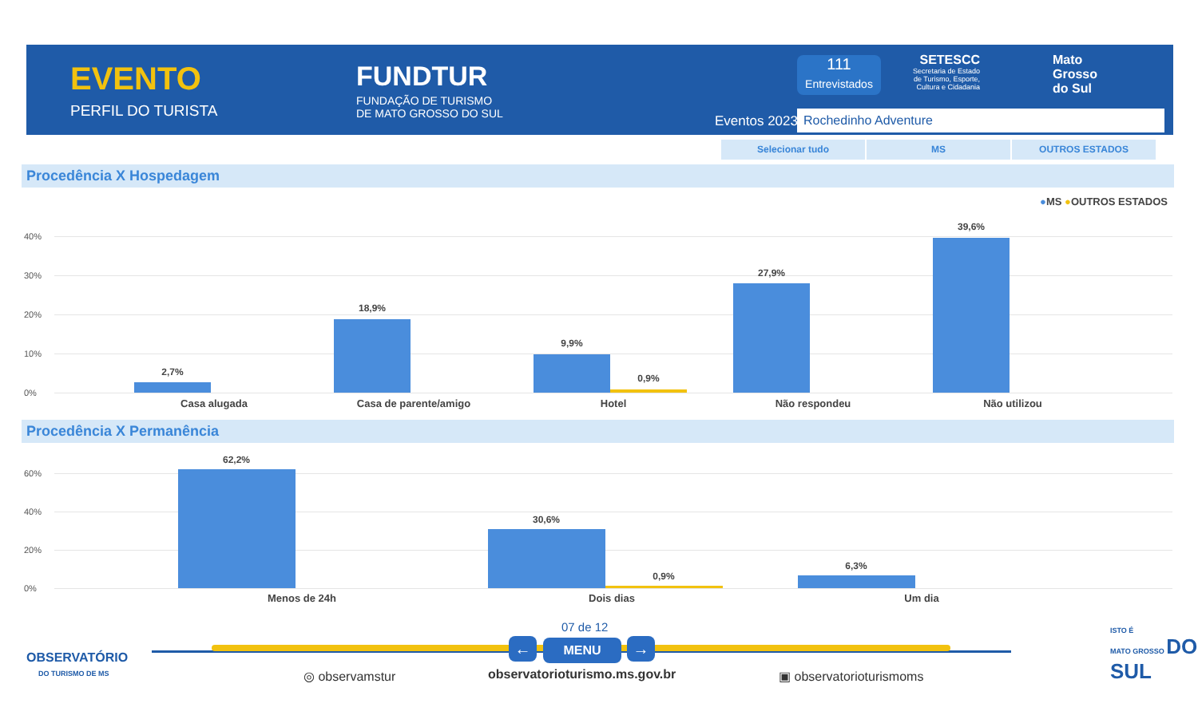EVENTO
PERFIL DO TURISTA
FUNDTUR
FUNDAÇÃO DE TURISMO
DE MATO GROSSO DO SUL
111
Entrevistados
SETESCC
Secretaria de Estado
de Turismo, Esporte,
Cultura e Cidadania
Mato
Grosso
do Sul
Eventos 2023: Rochedinho Adventure
Selecionar tudo MS OUTROS ESTADOS
Procedência X Hospedagem
●MS ●OUTROS ESTADOS
40%
30%
20%
10%
0%
2,7%
18,9%
9,9%
0,9%
27,9%
39,6%
Casa alugada Casa de parente/amigo Hotel Não respondeu Não utilizou
Procedência X Permanência
60%
40%
20%
0%
62,2%
30,6%
0,9%
6,3%
Menos de 24h Dois dias Um dia
OBSERVATÓRIO
DO TURISMO DE MS
07 de 12
← MENU →
◎ observamstur observatorioturismo.ms.gov.br ▣ observatorioturismoms
ISTO É
MATO GROSSO DO SUL